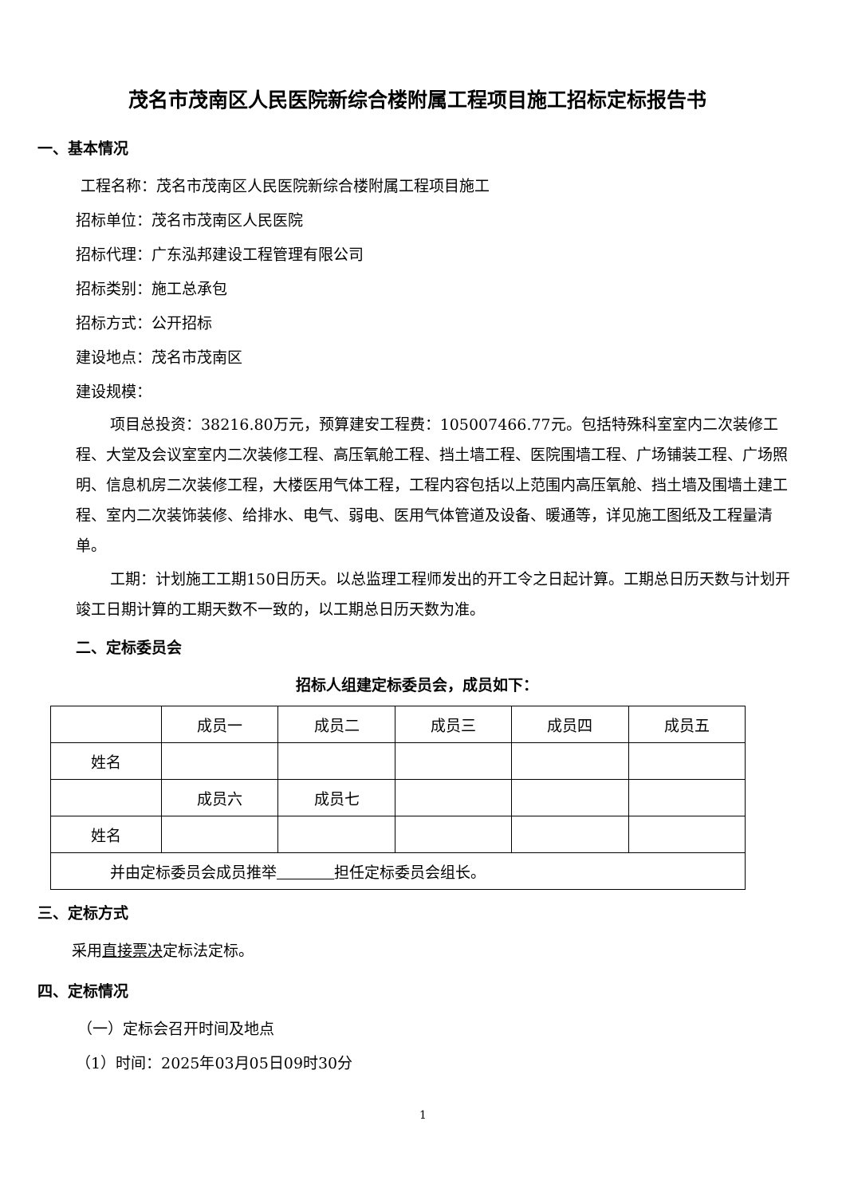茂名市茂南区人民医院新综合楼附属工程项目施工招标定标报告书
一、基本情况
工程名称：茂名市茂南区人民医院新综合楼附属工程项目施工
招标单位：茂名市茂南区人民医院
招标代理：广东泓邦建设工程管理有限公司
招标类别：施工总承包
招标方式：公开招标
建设地点：茂名市茂南区
建设规模：
项目总投资：38216.80万元，预算建安工程费：105007466.77元。包括特殊科室室内二次装修工程、大堂及会议室室内二次装修工程、高压氧舱工程、挡土墙工程、医院围墙工程、广场铺装工程、广场照明、信息机房二次装修工程，大楼医用气体工程，工程内容包括以上范围内高压氧舱、挡土墙及围墙土建工程、室内二次装饰装修、给排水、电气、弱电、医用气体管道及设备、暖通等，详见施工图纸及工程量清单。
工期：计划施工工期150日历天。以总监理工程师发出的开工令之日起计算。工期总日历天数与计划开竣工日期计算的工期天数不一致的，以工期总日历天数为准。
二、定标委员会
招标人组建定标委员会，成员如下：
| | 成员一 | 成员二 | 成员三 | 成员四 | 成员五 |
| 姓名 | | | | | |
| | 成员六 | 成员七 | | | |
| 姓名 | | | | | |
| 并由定标委员会成员推举 担任定标委员会组长。 | | | | | |
三、定标方式
采用直接票决定标法定标。
四、定标情况
（一）定标会召开时间及地点
（1）时间：2025年03月05日09时30分
1